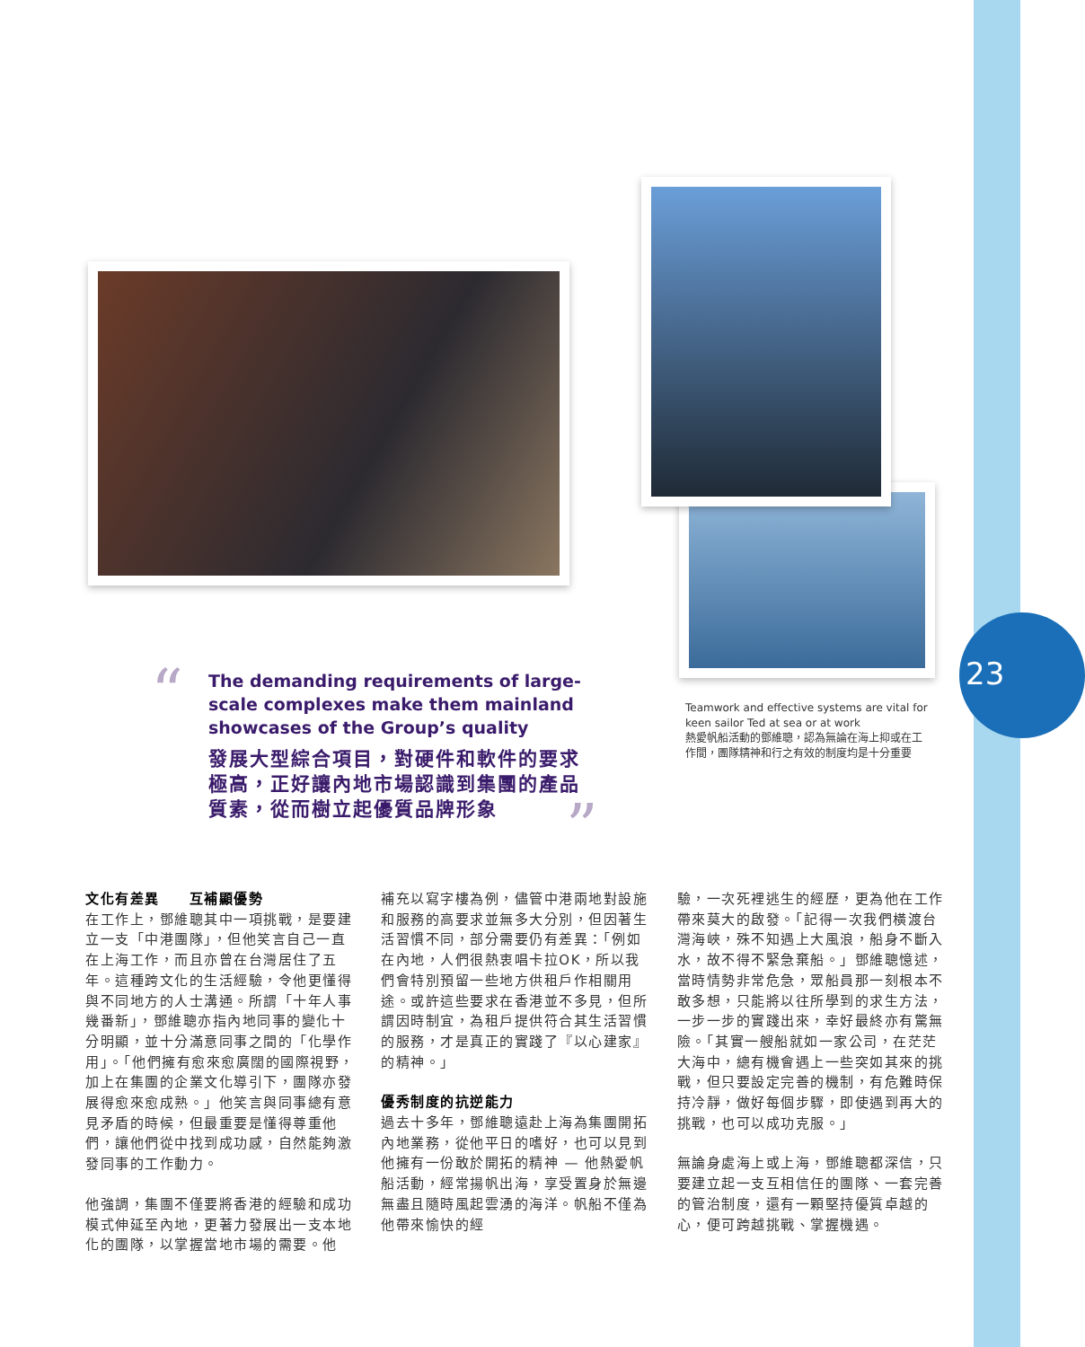23
“
”
The demanding requirements of large-scale complexes make them mainland showcases of the Group’s quality
發展大型綜合項目，對硬件和軟件的要求極高，正好讓內地市場認識到集團的產品質素，從而樹立起優質品牌形象
Teamwork and effective systems are vital for keen sailor Ted at sea or at work
熱愛帆船活動的鄧維聰，認為無論在海上抑或在工作間，團隊精神和行之有效的制度均是十分重要
文化有差異　　互補顯優勢
在工作上，鄧維聰其中一項挑戰，是要建立一支「中港團隊」，但他笑言自己一直在上海工作，而且亦曾在台灣居住了五年。這種跨文化的生活經驗，令他更懂得與不同地方的人士溝通。所謂「十年人事幾番新」，鄧維聰亦指內地同事的變化十分明顯，並十分滿意同事之間的「化學作用」。「他們擁有愈來愈廣闊的國際視野，加上在集團的企業文化導引下，團隊亦發展得愈來愈成熟。」他笑言與同事總有意見矛盾的時候，但最重要是懂得尊重他們，讓他們從中找到成功感，自然能夠激發同事的工作動力。
他強調，集團不僅要將香港的經驗和成功模式伸延至內地，更著力發展出一支本地化的團隊，以掌握當地市場的需要。他
補充以寫字樓為例，儘管中港兩地對設施和服務的高要求並無多大分別，但因著生活習慣不同，部分需要仍有差異：「例如在內地，人們很熱衷唱卡拉OK，所以我們會特別預留一些地方供租戶作相關用途。或許這些要求在香港並不多見，但所謂因時制宜，為租戶提供符合其生活習慣的服務，才是真正的實踐了『以心建家』的精神。」
優秀制度的抗逆能力
過去十多年，鄧維聰遠赴上海為集團開拓內地業務，從他平日的嗜好，也可以見到他擁有一份敢於開拓的精神 — 他熱愛帆船活動，經常揚帆出海，享受置身於無邊無盡且隨時風起雲湧的海洋。帆船不僅為他帶來愉快的經
驗，一次死裡逃生的經歷，更為他在工作帶來莫大的啟發。「記得一次我們橫渡台灣海峽，殊不知遇上大風浪，船身不斷入水，故不得不緊急棄船。」鄧維聰憶述，當時情勢非常危急，眾船員那一刻根本不敢多想，只能將以往所學到的求生方法，一步一步的實踐出來，幸好最終亦有驚無險。「其實一艘船就如一家公司，在茫茫大海中，總有機會遇上一些突如其來的挑戰，但只要設定完善的機制，有危難時保持冷靜，做好每個步驟，即使遇到再大的挑戰，也可以成功克服。」
無論身處海上或上海，鄧維聰都深信，只要建立起一支互相信任的團隊、一套完善的管治制度，還有一顆堅持優質卓越的心，便可跨越挑戰、掌握機遇。